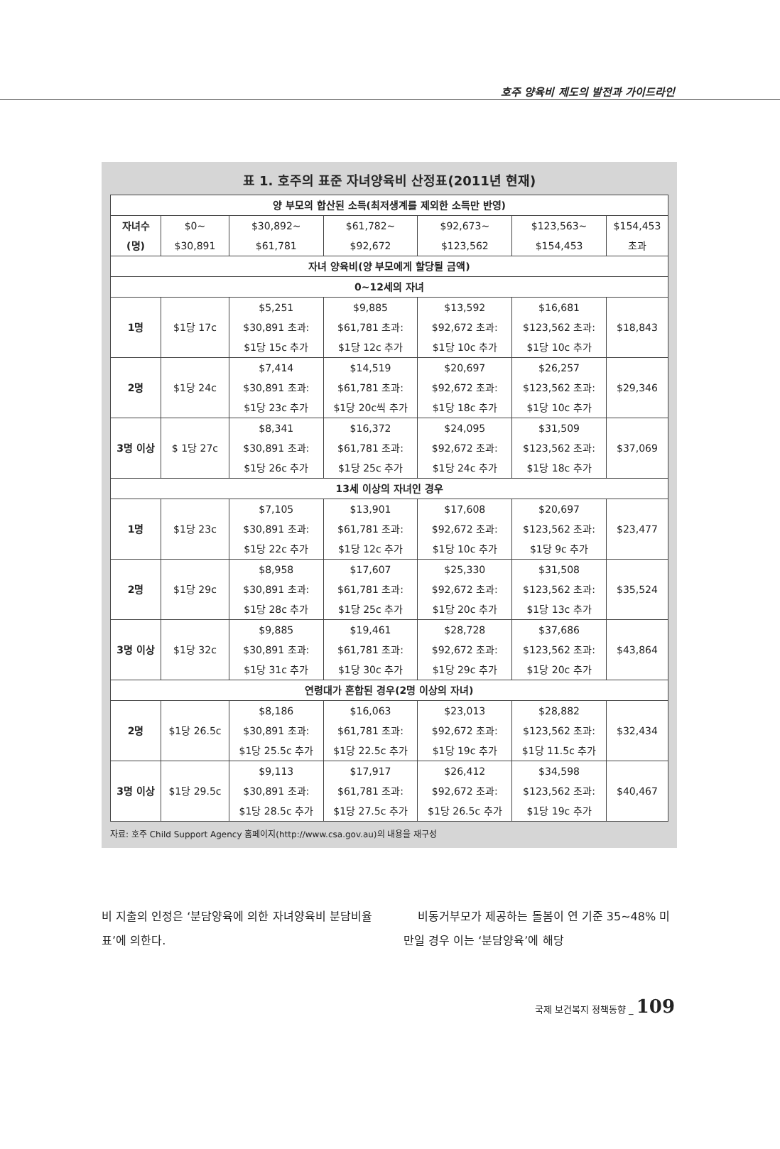호주 양육비 제도의 발전과 가이드라인
표 1. 호주의 표준 자녀양육비 산정표(2011년 현재)
| 양 부모의 합산된 소득(최저생계를 제외한 소득만 반영) | | | | | | |
| --- | --- | --- | --- | --- | --- | --- |
| 자녀수 (명) | $0~ $30,891 | $30,892~ $61,781 | $61,782~ $92,672 | $92,673~ $123,562 | $123,563~ $154,453 | $154,453 초과 |
| 자녀 양육비(양 부모에게 할당될 금액) | | | | | | |
| 0~12세의 자녀 | | | | | | |
| 1명 | $1당 17c | $5,251 $30,891 초과: $1당 15c 추가 | $9,885 $61,781 초과: $1당 12c 추가 | $13,592 $92,672 초과: $1당 10c 추가 | $16,681 $123,562 초과: $1당 10c 추가 | $18,843 |
| 2명 | $1당 24c | $7,414 $30,891 초과: $1당 23c 추가 | $14,519 $61,781 초과: $1당 20c씩 추가 | $20,697 $92,672 초과: $1당 18c 추가 | $26,257 $123,562 초과: $1당 10c 추가 | $29,346 |
| 3명 이상 | $ 1당 27c | $8,341 $30,891 초과: $1당 26c 추가 | $16,372 $61,781 초과: $1당 25c 추가 | $24,095 $92,672 초과: $1당 24c 추가 | $31,509 $123,562 초과: $1당 18c 추가 | $37,069 |
| 13세 이상의 자녀인 경우 | | | | | | |
| 1명 | $1당 23c | $7,105 $30,891 초과: $1당 22c 추가 | $13,901 $61,781 초과: $1당 12c 추가 | $17,608 $92,672 초과: $1당 10c 추가 | $20,697 $123,562 초과: $1당 9c 추가 | $23,477 |
| 2명 | $1당 29c | $8,958 $30,891 초과: $1당 28c 추가 | $17,607 $61,781 초과: $1당 25c 추가 | $25,330 $92,672 초과: $1당 20c 추가 | $31,508 $123,562 초과: $1당 13c 추가 | $35,524 |
| 3명 이상 | $1당 32c | $9,885 $30,891 초과: $1당 31c 추가 | $19,461 $61,781 초과: $1당 30c 추가 | $28,728 $92,672 초과: $1당 29c 추가 | $37,686 $123,562 초과: $1당 20c 추가 | $43,864 |
| 연령대가 혼합된 경우(2명 이상의 자녀) | | | | | | |
| 2명 | $1당 26.5c | $8,186 $30,891 초과: $1당 25.5c 추가 | $16,063 $61,781 초과: $1당 22.5c 추가 | $23,013 $92,672 초과: $1당 19c 추가 | $28,882 $123,562 초과: $1당 11.5c 추가 | $32,434 |
| 3명 이상 | $1당 29.5c | $9,113 $30,891 초과: $1당 28.5c 추가 | $17,917 $61,781 초과: $1당 27.5c 추가 | $26,412 $92,672 초과: $1당 26.5c 추가 | $34,598 $123,562 초과: $1당 19c 추가 | $40,467 |
자료: 호주 Child Support Agency 홈페이지(http://www.csa.gov.au)의 내용을 재구성
비 지출의 인정은 ‘분담양육에 의한 자녀양육비 분담비율표’에 의한다.
비동거부모가 제공하는 돌봄이 연 기준 35~48% 미만일 경우 이는 ‘분담양육’에 해당
국제 보건복지 정책동향 _ 109